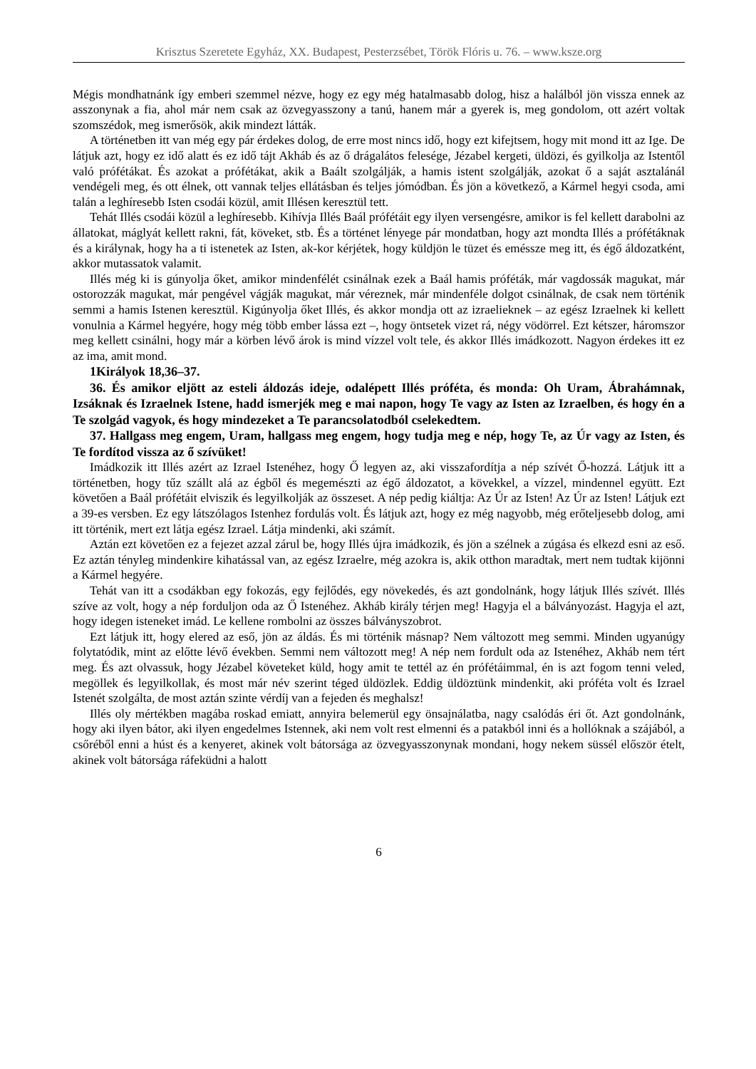Krisztus Szeretete Egyház, XX. Budapest, Pesterzsébet, Török Flóris u. 76. – www.ksze.org
Mégis mondhatnánk így emberi szemmel nézve, hogy ez egy még hatalmasabb dolog, hisz a halálból jön vissza ennek az asszonynak a fia, ahol már nem csak az özvegyasszony a tanú, hanem már a gyerek is, meg gondolom, ott azért voltak szomszédok, meg ismerősök, akik mindezt látták.
A történetben itt van még egy pár érdekes dolog, de erre most nincs idő, hogy ezt kifejtsem, hogy mit mond itt az Ige. De látjuk azt, hogy ez idő alatt és ez idő tájt Akháb és az ő drágalátos felesége, Jézabel kergeti, üldözi, és gyilkolja az Istentől való prófétákat. És azokat a prófétákat, akik a Baált szolgálják, a hamis istent szolgálják, azokat ő a saját asztalánál vendégeli meg, és ott élnek, ott vannak teljes ellátásban és teljes jómódban. És jön a következő, a Kármel hegyi csoda, ami talán a leghíresebb Isten csodái közül, amit Illésen keresztül tett.
Tehát Illés csodái közül a leghíresebb. Kihívja Illés Baál prófétáit egy ilyen versengésre, amikor is fel kellett darabolni az állatokat, máglyát kellett rakni, fát, köveket, stb. És a történet lényege pár mondatban, hogy azt mondta Illés a prófétáknak és a királynak, hogy ha a ti istenetek az Isten, ak-kor kérjétek, hogy küldjön le tüzet és eméssze meg itt, és égő áldozatként, akkor mutassatok valamit.
Illés még ki is gúnyolja őket, amikor mindenfélét csinálnak ezek a Baál hamis próféták, már vagdossák magukat, már ostorozzák magukat, már pengével vágják magukat, már véreznek, már mindenféle dolgot csinálnak, de csak nem történik semmi a hamis Istenen keresztül. Kigúnyolja őket Illés, és akkor mondja ott az izraelieknek – az egész Izraelnek ki kellett vonulnia a Kármel hegyére, hogy még több ember lássa ezt –, hogy öntsetek vizet rá, négy vödörrel. Ezt kétszer, háromszor meg kellett csinálni, hogy már a körben lévő árok is mind vízzel volt tele, és akkor Illés imádkozott. Nagyon érdekes itt ez az ima, amit mond.
1Királyok 18,36–37.
36. És amikor eljött az esteli áldozás ideje, odalépett Illés próféta, és monda: Oh Uram, Ábrahámnak, Izsáknak és Izraelnek Istene, hadd ismerjék meg e mai napon, hogy Te vagy az Isten az Izraelben, és hogy én a Te szolgád vagyok, és hogy mindezeket a Te parancsolatodból cselekedtem.
37. Hallgass meg engem, Uram, hallgass meg engem, hogy tudja meg e nép, hogy Te, az Úr vagy az Isten, és Te fordítod vissza az ő szívüket!
Imádkozik itt Illés azért az Izrael Istenéhez, hogy Ő legyen az, aki visszafordítja a nép szívét Ő-hozzá. Látjuk itt a történetben, hogy tűz szállt alá az égből és megemészti az égő áldozatot, a kövekkel, a vízzel, mindennel együtt. Ezt követően a Baál prófétáit elviszik és legyilkolják az összeset. A nép pedig kiáltja: Az Úr az Isten! Az Úr az Isten! Látjuk ezt a 39-es versben. Ez egy látszólagos Istenhez fordulás volt. És látjuk azt, hogy ez még nagyobb, még erőteljesebb dolog, ami itt történik, mert ezt látja egész Izrael. Látja mindenki, aki számít.
Aztán ezt követően ez a fejezet azzal zárul be, hogy Illés újra imádkozik, és jön a szélnek a zúgása és elkezd esni az eső. Ez aztán tényleg mindenkire kihatással van, az egész Izraelre, még azokra is, akik otthon maradtak, mert nem tudtak kijönni a Kármel hegyére.
Tehát van itt a csodákban egy fokozás, egy fejlődés, egy növekedés, és azt gondolnánk, hogy látjuk Illés szívét. Illés szíve az volt, hogy a nép forduljon oda az Ő Istenéhez. Akháb király térjen meg! Hagyja el a bálványozást. Hagyja el azt, hogy idegen isteneket imád. Le kellene rombolni az összes bálványszobrot.
Ezt látjuk itt, hogy elered az eső, jön az áldás. És mi történik másnap? Nem változott meg semmi. Minden ugyanúgy folytatódik, mint az előtte lévő években. Semmi nem változott meg! A nép nem fordult oda az Istenéhez, Akháb nem tért meg. És azt olvassuk, hogy Jézabel követeket küld, hogy amit te tettél az én prófétáimmal, én is azt fogom tenni veled, megöllek és legyilkollak, és most már név szerint téged üldözlek. Eddig üldöztünk mindenkit, aki próféta volt és Izrael Istenét szolgálta, de most aztán szinte vérdíj van a fejeden és meghalsz!
Illés oly mértékben magába roskad emiatt, annyira belemerül egy önsajnálatba, nagy csalódás éri őt. Azt gondolnánk, hogy aki ilyen bátor, aki ilyen engedelmes Istennek, aki nem volt rest elmenni és a patakból inni és a hollóknak a szájából, a csőréből enni a húst és a kenyeret, akinek volt bátorsága az özvegyasszonynak mondani, hogy nekem süssél először ételt, akinek volt bátorsága ráfeküdni a halott
6